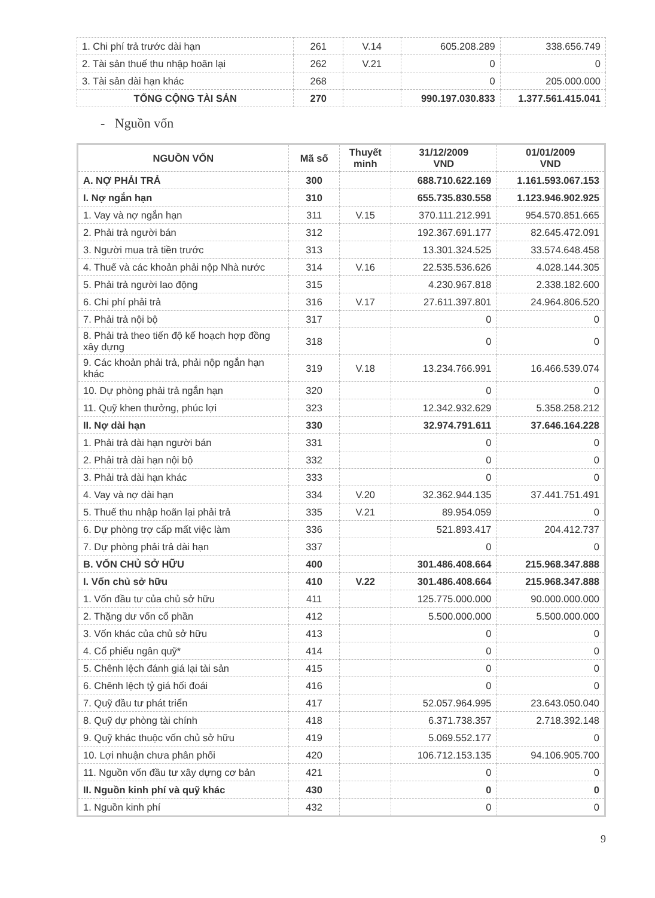| 1. Chi phí trả trước dài hạn | 261 | V.14 | 605.208.289 | 338.656.749 |
| 2. Tài sản thuế thu nhập hoãn lại | 262 | V.21 | 0 | 0 |
| 3. Tài sản dài hạn khác | 268 | | 0 | 205.000.000 |
| TỔNG CỘNG TÀI SẢN | 270 | | 990.197.030.833 | 1.377.561.415.041 |
- Nguồn vốn
| NGUỒN VỐN | Mã số | Thuyết minh | 31/12/2009 VND | 01/01/2009 VND |
| --- | --- | --- | --- | --- |
| A. NỢ PHẢI TRẢ | 300 | | 688.710.622.169 | 1.161.593.067.153 |
| I. Nợ ngắn hạn | 310 | | 655.735.830.558 | 1.123.946.902.925 |
| 1. Vay và nợ ngắn hạn | 311 | V.15 | 370.111.212.991 | 954.570.851.665 |
| 2. Phải trả người bán | 312 | | 192.367.691.177 | 82.645.472.091 |
| 3. Người mua trả tiền trước | 313 | | 13.301.324.525 | 33.574.648.458 |
| 4. Thuế và các khoản phải nộp Nhà nước | 314 | V.16 | 22.535.536.626 | 4.028.144.305 |
| 5. Phải trả người lao động | 315 | | 4.230.967.818 | 2.338.182.600 |
| 6. Chi phí phải trả | 316 | V.17 | 27.611.397.801 | 24.964.806.520 |
| 7. Phải trả nội bộ | 317 | | 0 | 0 |
| 8. Phải trả theo tiến độ kế hoạch hợp đồng xây dựng | 318 | | 0 | 0 |
| 9. Các khoản phải trả, phải nộp ngắn hạn khác | 319 | V.18 | 13.234.766.991 | 16.466.539.074 |
| 10. Dự phòng phải trả ngắn hạn | 320 | | 0 | 0 |
| 11. Quỹ khen thưởng, phúc lợi | 323 | | 12.342.932.629 | 5.358.258.212 |
| II. Nợ dài hạn | 330 | | 32.974.791.611 | 37.646.164.228 |
| 1. Phải trả dài hạn người bán | 331 | | 0 | 0 |
| 2. Phải trả dài hạn nội bộ | 332 | | 0 | 0 |
| 3. Phải trả dài hạn khác | 333 | | 0 | 0 |
| 4. Vay và nợ dài hạn | 334 | V.20 | 32.362.944.135 | 37.441.751.491 |
| 5. Thuế thu nhập hoãn lại phải trả | 335 | V.21 | 89.954.059 | 0 |
| 6. Dự phòng trợ cấp mất việc làm | 336 | | 521.893.417 | 204.412.737 |
| 7. Dự phòng phải trả dài hạn | 337 | | 0 | 0 |
| B. VỐN CHỦ SỞ HỮU | 400 | | 301.486.408.664 | 215.968.347.888 |
| I. Vốn chủ sở hữu | 410 | V.22 | 301.486.408.664 | 215.968.347.888 |
| 1. Vốn đầu tư của chủ sở hữu | 411 | | 125.775.000.000 | 90.000.000.000 |
| 2. Thặng dư vốn cổ phần | 412 | | 5.500.000.000 | 5.500.000.000 |
| 3. Vốn khác của chủ sở hữu | 413 | | 0 | 0 |
| 4. Cổ phiếu ngân quỹ* | 414 | | 0 | 0 |
| 5. Chênh lệch đánh giá lại tài sản | 415 | | 0 | 0 |
| 6. Chênh lệch tỷ giá hối đoái | 416 | | 0 | 0 |
| 7. Quỹ đầu tư phát triển | 417 | | 52.057.964.995 | 23.643.050.040 |
| 8. Quỹ dự phòng tài chính | 418 | | 6.371.738.357 | 2.718.392.148 |
| 9. Quỹ khác thuộc vốn chủ sở hữu | 419 | | 5.069.552.177 | 0 |
| 10. Lợi nhuận chưa phân phối | 420 | | 106.712.153.135 | 94.106.905.700 |
| 11. Nguồn vốn đầu tư xây dựng cơ bản | 421 | | 0 | 0 |
| II. Nguồn kinh phí và quỹ khác | 430 | | 0 | 0 |
| 1. Nguồn kinh phí | 432 | | 0 | 0 |
9